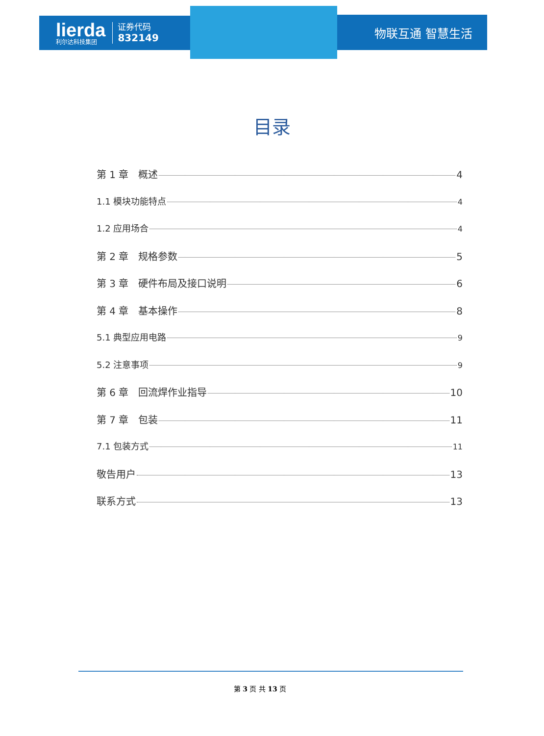lierda
利尔达科技集团
证券代码
832149
物联互通 智慧生活
目录
第 1 章　概述 4
1.1 模块功能特点 4
1.2 应用场合 4
第 2 章　规格参数 5
第 3 章　硬件布局及接口说明 6
第 4 章　基本操作 8
5.1 典型应用电路 9
5.2 注意事项 9
第 6 章　回流焊作业指导 10
第 7 章　包装 11
7.1 包装方式 11
敬告用户 13
联系方式 13
第 3 页 共 13 页